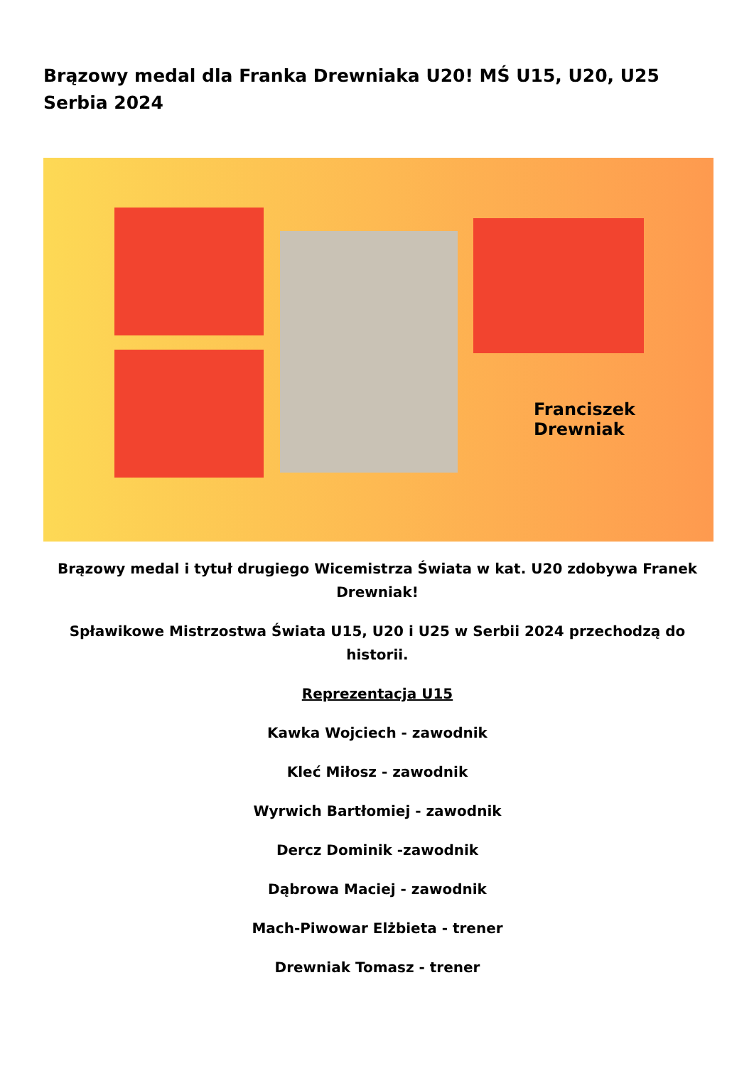Brązowy medal dla Franka Drewniaka U20! MŚ U15, U20, U25 Serbia 2024
Franciszek
Drewniak
Brązowy medal i tytuł drugiego Wicemistrza Świata w kat. U20 zdobywa Franek Drewniak!
Spławikowe Mistrzostwa Świata U15, U20 i U25 w Serbii 2024 przechodzą do historii.
Reprezentacja U15
Kawka Wojciech - zawodnik
Kleć Miłosz - zawodnik
Wyrwich Bartłomiej - zawodnik
Dercz Dominik -zawodnik
Dąbrowa Maciej - zawodnik
Mach-Piwowar Elżbieta - trener
Drewniak Tomasz - trener